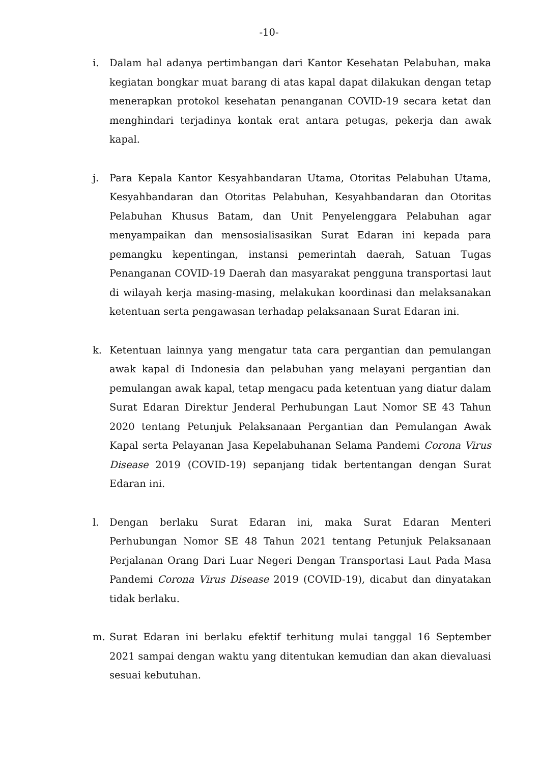-10-
i. Dalam hal adanya pertimbangan dari Kantor Kesehatan Pelabuhan, maka kegiatan bongkar muat barang di atas kapal dapat dilakukan dengan tetap menerapkan protokol kesehatan penanganan COVID-19 secara ketat dan menghindari terjadinya kontak erat antara petugas, pekerja dan awak kapal.
j. Para Kepala Kantor Kesyahbandaran Utama, Otoritas Pelabuhan Utama, Kesyahbandaran dan Otoritas Pelabuhan, Kesyahbandaran dan Otoritas Pelabuhan Khusus Batam, dan Unit Penyelenggara Pelabuhan agar menyampaikan dan mensosialisasikan Surat Edaran ini kepada para pemangku kepentingan, instansi pemerintah daerah, Satuan Tugas Penanganan COVID-19 Daerah dan masyarakat pengguna transportasi laut di wilayah kerja masing-masing, melakukan koordinasi dan melaksanakan ketentuan serta pengawasan terhadap pelaksanaan Surat Edaran ini.
k. Ketentuan lainnya yang mengatur tata cara pergantian dan pemulangan awak kapal di Indonesia dan pelabuhan yang melayani pergantian dan pemulangan awak kapal, tetap mengacu pada ketentuan yang diatur dalam Surat Edaran Direktur Jenderal Perhubungan Laut Nomor SE 43 Tahun 2020 tentang Petunjuk Pelaksanaan Pergantian dan Pemulangan Awak Kapal serta Pelayanan Jasa Kepelabuhanan Selama Pandemi Corona Virus Disease 2019 (COVID-19) sepanjang tidak bertentangan dengan Surat Edaran ini.
l. Dengan berlaku Surat Edaran ini, maka Surat Edaran Menteri Perhubungan Nomor SE 48 Tahun 2021 tentang Petunjuk Pelaksanaan Perjalanan Orang Dari Luar Negeri Dengan Transportasi Laut Pada Masa Pandemi Corona Virus Disease 2019 (COVID-19), dicabut dan dinyatakan tidak berlaku.
m. Surat Edaran ini berlaku efektif terhitung mulai tanggal 16 September 2021 sampai dengan waktu yang ditentukan kemudian dan akan dievaluasi sesuai kebutuhan.